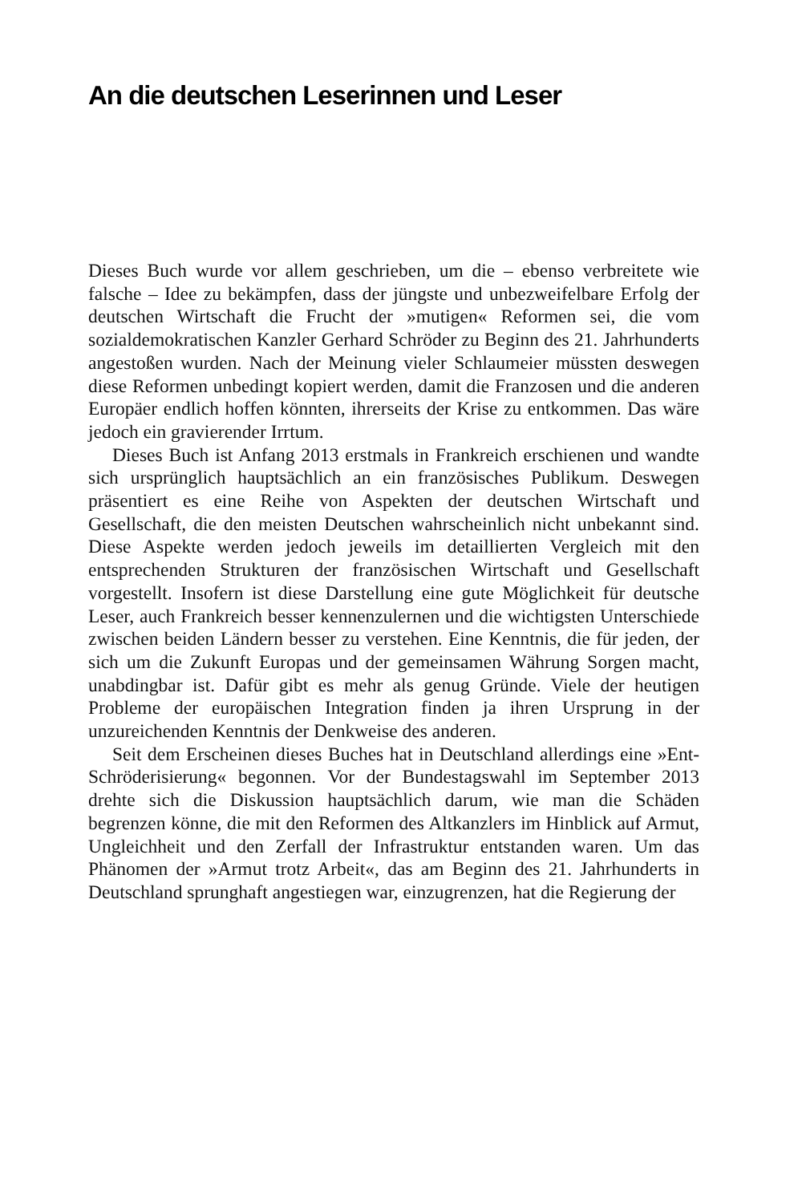An die deutschen Leserinnen und Leser
Dieses Buch wurde vor allem geschrieben, um die – ebenso verbreitete wie falsche – Idee zu bekämpfen, dass der jüngste und unbezweifelbare Erfolg der deutschen Wirtschaft die Frucht der »mutigen« Reformen sei, die vom sozialdemokratischen Kanzler Gerhard Schröder zu Beginn des 21. Jahrhunderts angestoßen wurden. Nach der Meinung vieler Schlaumeier müssten deswegen diese Reformen unbedingt kopiert werden, damit die Franzosen und die anderen Europäer endlich hoffen könnten, ihrerseits der Krise zu entkommen. Das wäre jedoch ein gravierender Irrtum.
Dieses Buch ist Anfang 2013 erstmals in Frankreich erschienen und wandte sich ursprünglich hauptsächlich an ein französisches Publikum. Deswegen präsentiert es eine Reihe von Aspekten der deutschen Wirtschaft und Gesellschaft, die den meisten Deutschen wahrscheinlich nicht unbekannt sind. Diese Aspekte werden jedoch jeweils im detaillierten Vergleich mit den entsprechenden Strukturen der französischen Wirtschaft und Gesellschaft vorgestellt. Insofern ist diese Darstellung eine gute Möglichkeit für deutsche Leser, auch Frankreich besser kennenzulernen und die wichtigsten Unterschiede zwischen beiden Ländern besser zu verstehen. Eine Kenntnis, die für jeden, der sich um die Zukunft Europas und der gemeinsamen Währung Sorgen macht, unabdingbar ist. Dafür gibt es mehr als genug Gründe. Viele der heutigen Probleme der europäischen Integration finden ja ihren Ursprung in der unzureichenden Kenntnis der Denkweise des anderen.
Seit dem Erscheinen dieses Buches hat in Deutschland allerdings eine »Ent-Schröderisierung« begonnen. Vor der Bundestagswahl im September 2013 drehte sich die Diskussion hauptsächlich darum, wie man die Schäden begrenzen könne, die mit den Reformen des Altkanzlers im Hinblick auf Armut, Ungleichheit und den Zerfall der Infrastruktur entstanden waren. Um das Phänomen der »Armut trotz Arbeit«, das am Beginn des 21. Jahrhunderts in Deutschland sprunghaft angestiegen war, einzugrenzen, hat die Regierung der